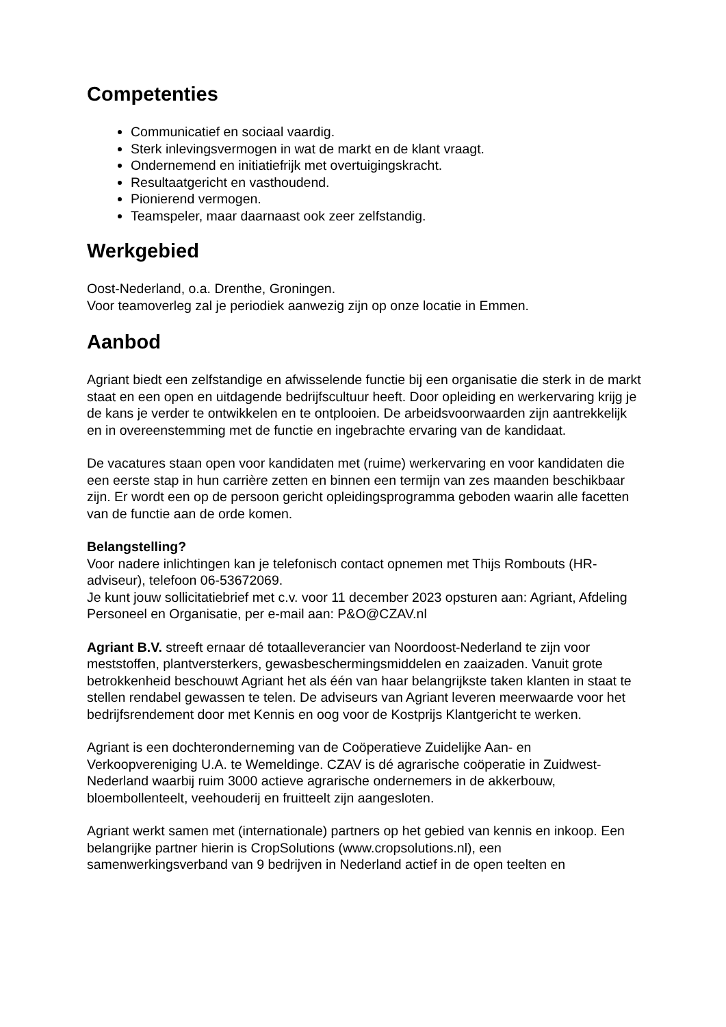Competenties
Communicatief en sociaal vaardig.
Sterk inlevingsvermogen in wat de markt en de klant vraagt.
Ondernemend en initiatiefrijk met overtuigingskracht.
Resultaatgericht en vasthoudend.
Pionierend vermogen.
Teamspeler, maar daarnaast ook zeer zelfstandig.
Werkgebied
Oost-Nederland, o.a. Drenthe, Groningen.
Voor teamoverleg zal je periodiek aanwezig zijn op onze locatie in Emmen.
Aanbod
Agriant biedt een zelfstandige en afwisselende functie bij een organisatie die sterk in de markt staat en een open en uitdagende bedrijfscultuur heeft. Door opleiding en werkervaring krijg je de kans je verder te ontwikkelen en te ontplooien. De arbeidsvoorwaarden zijn aantrekkelijk en in overeenstemming met de functie en ingebrachte ervaring van de kandidaat.
De vacatures staan open voor kandidaten met (ruime) werkervaring en voor kandidaten die een eerste stap in hun carrière zetten en binnen een termijn van zes maanden beschikbaar zijn. Er wordt een op de persoon gericht opleidingsprogramma geboden waarin alle facetten van de functie aan de orde komen.
Belangstelling?
Voor nadere inlichtingen kan je telefonisch contact opnemen met Thijs Rombouts (HR-adviseur), telefoon 06-53672069.
Je kunt jouw sollicitatiebrief met c.v. voor 11 december 2023 opsturen aan: Agriant, Afdeling Personeel en Organisatie, per e-mail aan: P&O@CZAV.nl
Agriant B.V. streeft ernaar dé totaalleverancier van Noordoost-Nederland te zijn voor meststoffen, plantversterkers, gewasbeschermingsmiddelen en zaaizaden. Vanuit grote betrokkenheid beschouwt Agriant het als één van haar belangrijkste taken klanten in staat te stellen rendabel gewassen te telen. De adviseurs van Agriant leveren meerwaarde voor het bedrijfsrendement door met Kennis en oog voor de Kostprijs Klantgericht te werken.
Agriant is een dochteronderneming van de Coöperatieve Zuidelijke Aan- en Verkoopvereniging U.A. te Wemeldinge. CZAV is dé agrarische coöperatie in Zuidwest-Nederland waarbij ruim 3000 actieve agrarische ondernemers in de akkerbouw, bloembollenteelt, veehouderij en fruitteelt zijn aangesloten.
Agriant werkt samen met (internationale) partners op het gebied van kennis en inkoop. Een belangrijke partner hierin is CropSolutions (www.cropsolutions.nl), een samenwerkingsverband van 9 bedrijven in Nederland actief in de open teelten en